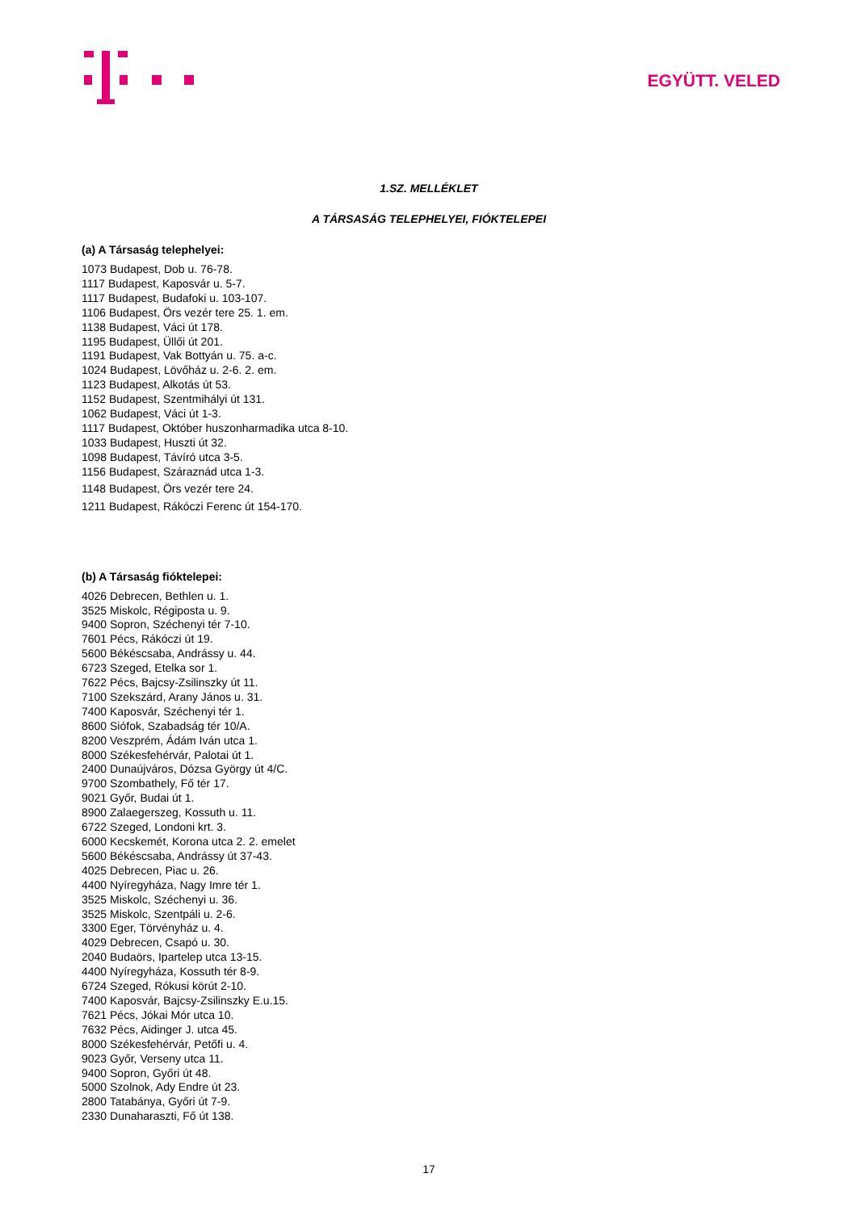EGYÜTT. VELED
1.SZ. MELLÉKLET
A TÁRSASÁG TELEPHELYEI, FIÓKTELEPEI
(a) A Társaság telephelyei:
1073 Budapest, Dob u. 76-78.
1117 Budapest, Kaposvár u. 5-7.
1117 Budapest, Budafoki u. 103-107.
1106 Budapest, Örs vezér tere 25. 1. em.
1138 Budapest, Váci út 178.
1195 Budapest, Üllői út 201.
1191 Budapest, Vak Bottyán u. 75. a-c.
1024 Budapest, Lövőház u. 2-6. 2. em.
1123 Budapest, Alkotás út 53.
1152 Budapest, Szentmihályi út 131.
1062 Budapest, Váci út 1-3.
1117 Budapest, Október huszonharmadika utca 8-10.
1033 Budapest, Huszti út 32.
1098 Budapest, Távíró utca 3-5.
1156 Budapest, Száraznád utca 1-3.
1148 Budapest, Örs vezér tere 24.
1211 Budapest, Rákóczi Ferenc út 154-170.
(b) A Társaság fióktelepei:
4026 Debrecen, Bethlen u. 1.
3525 Miskolc, Régiposta u. 9.
9400 Sopron, Széchenyi tér 7-10.
7601 Pécs, Rákóczi út 19.
5600 Békéscsaba, Andrássy u. 44.
6723 Szeged, Etelka sor 1.
7622 Pécs, Bajcsy-Zsilinszky út 11.
7100 Szekszárd, Arany János u. 31.
7400 Kaposvár, Széchenyi tér 1.
8600 Siófok, Szabadság tér 10/A.
8200 Veszprém, Ádám Iván utca 1.
8000 Székesfehérvár, Palotai út 1.
2400 Dunaújváros, Dózsa György út 4/C.
9700 Szombathely, Fő tér 17.
9021 Győr, Budai út 1.
8900 Zalaegerszeg, Kossuth u. 11.
6722 Szeged, Londoni krt. 3.
6000 Kecskemét, Korona utca 2. 2. emelet
5600 Békéscsaba, Andrássy út 37-43.
4025 Debrecen, Piac u. 26.
4400 Nyíregyháza, Nagy Imre tér 1.
3525 Miskolc, Széchenyi u. 36.
3525 Miskolc, Szentpáli u. 2-6.
3300 Eger, Törvényház u. 4.
4029 Debrecen, Csapó u. 30.
2040 Budaörs, Ipartelep utca 13-15.
4400 Nyíregyháza, Kossuth tér 8-9.
6724 Szeged, Rókusi körút 2-10.
7400 Kaposvár, Bajcsy-Zsilinszky E.u.15.
7621 Pécs, Jókai Mór utca 10.
7632 Pécs, Aidinger J. utca 45.
8000 Székesfehérvár, Petőfi u. 4.
9023 Győr, Verseny utca 11.
9400 Sopron, Győri út 48.
5000 Szolnok, Ady Endre út 23.
2800 Tatabánya, Győri út 7-9.
2330 Dunaharaszti, Fő út 138.
17